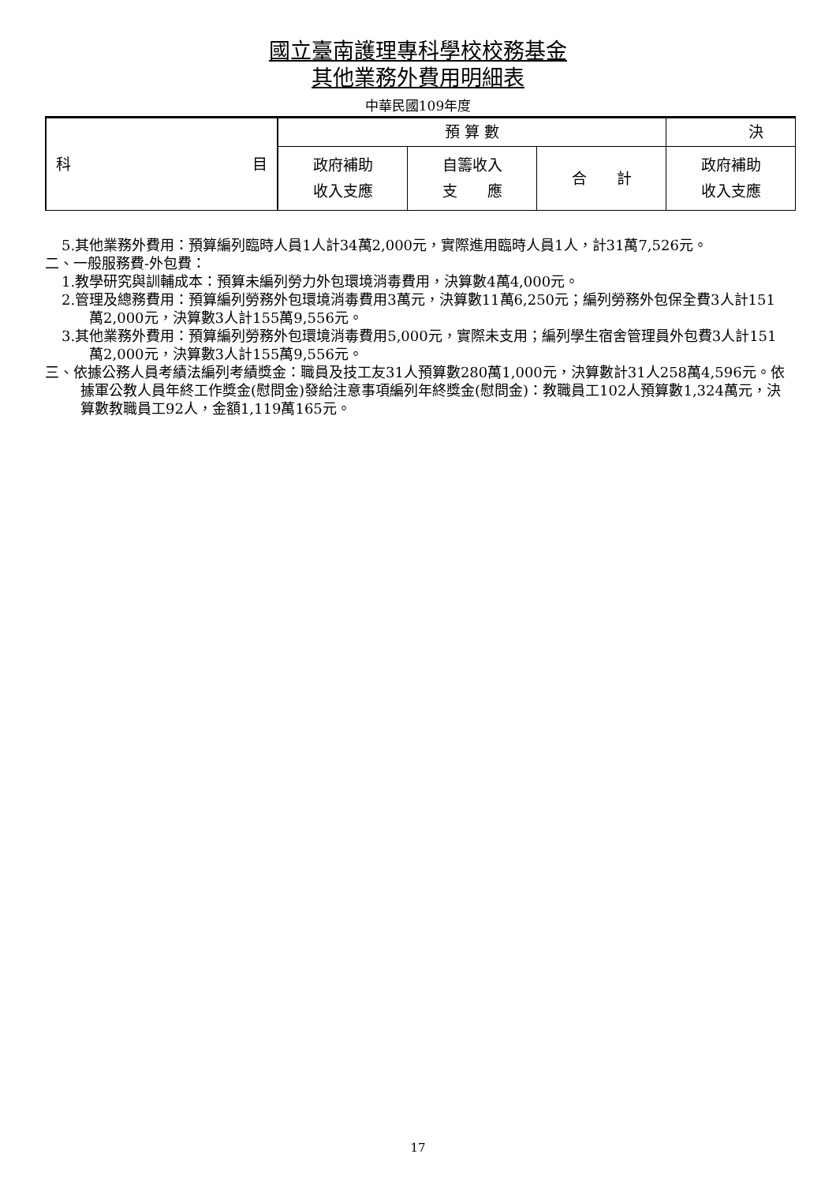國立臺南護理專科學校校務基金
其他業務外費用明細表
中華民國109年度
| 科 目 | 預 算 數 | | | 決 |
| --- | --- | --- | --- | --- |
| | 政府補助 收入支應 | 自籌收入 支 應 | 合 計 | 政府補助 收入支應 |
5.其他業務外費用：預算編列臨時人員1人計34萬2,000元，實際進用臨時人員1人，計31萬7,526元。
二、一般服務費-外包費：
1.教學研究與訓輔成本：預算未編列勞力外包環境消毒費用，決算數4萬4,000元。
2.管理及總務費用：預算編列勞務外包環境消毒費用3萬元，決算數11萬6,250元；編列勞務外包保全費3人計151萬2,000元，決算數3人計155萬9,556元。
3.其他業務外費用：預算編列勞務外包環境消毒費用5,000元，實際未支用；編列學生宿舍管理員外包費3人計151萬2,000元，決算數3人計155萬9,556元。
三、依據公務人員考績法編列考績獎金：職員及技工友31人預算數280萬1,000元，決算數計31人258萬4,596元。依據軍公教人員年終工作獎金(慰問金)發給注意事項編列年終獎金(慰問金)：教職員工102人預算數1,324萬元，決算數教職員工92人，金額1,119萬165元。
17